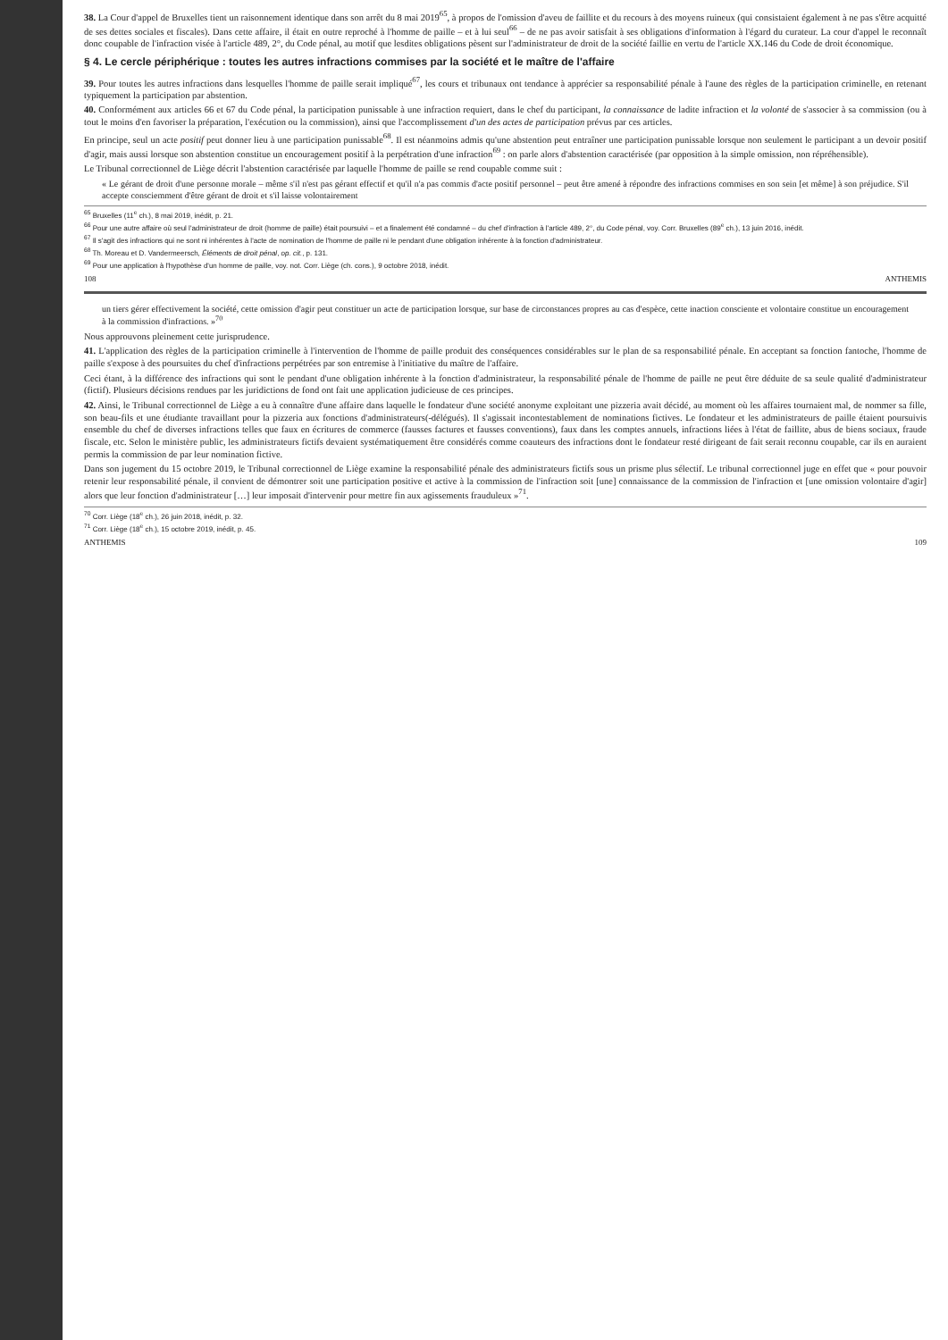38. La Cour d'appel de Bruxelles tient un raisonnement identique dans son arrêt du 8 mai 2019<sup>65</sup>, à propos de l'omission d'aveu de faillite et du recours à des moyens ruineux (qui consistaient également à ne pas s'être acquitté de ses dettes sociales et fiscales). Dans cette affaire, il était en outre reproché à l'homme de paille – et à lui seul<sup>66</sup> – de ne pas avoir satisfait à ses obligations d'information à l'égard du curateur. La cour d'appel le reconnaît donc coupable de l'infraction visée à l'article 489, 2°, du Code pénal, au motif que lesdites obligations pèsent sur l'administrateur de droit de la société faillie en vertu de l'article XX.146 du Code de droit économique.
§ 4. Le cercle périphérique : toutes les autres infractions commises par la société et le maître de l'affaire
39. Pour toutes les autres infractions dans lesquelles l'homme de paille serait impliqué<sup>67</sup>, les cours et tribunaux ont tendance à apprécier sa responsabilité pénale à l'aune des règles de la participation criminelle, en retenant typiquement la participation par abstention.
40. Conformément aux articles 66 et 67 du Code pénal, la participation punissable à une infraction requiert, dans le chef du participant, la connaissance de ladite infraction et la volonté de s'associer à sa commission (ou à tout le moins d'en favoriser la préparation, l'exécution ou la commission), ainsi que l'accomplissement d'un des actes de participation prévus par ces articles.
En principe, seul un acte positif peut donner lieu à une participation punissable<sup>68</sup>. Il est néanmoins admis qu'une abstention peut entraîner une participation punissable lorsque non seulement le participant a un devoir positif d'agir, mais aussi lorsque son abstention constitue un encouragement positif à la perpétration d'une infraction<sup>69</sup> : on parle alors d'abstention caractérisée (par opposition à la simple omission, non répréhensible).
Le Tribunal correctionnel de Liège décrit l'abstention caractérisée par laquelle l'homme de paille se rend coupable comme suit :
« Le gérant de droit d'une personne morale – même s'il n'est pas gérant effectif et qu'il n'a pas commis d'acte positif personnel – peut être amené à répondre des infractions commises en son sein [et même] à son préjudice. S'il accepte consciemment d'être gérant de droit et s'il laisse volontairement
<sup>65</sup> Bruxelles (11<sup>e</sup> ch.), 8 mai 2019, inédit, p. 21.
<sup>66</sup> Pour une autre affaire où seul l'administrateur de droit (homme de paille) était poursuivi – et a finalement été condamné – du chef d'infraction à l'article 489, 2°, du Code pénal, voy. Corr. Bruxelles (89<sup>e</sup> ch.), 13 juin 2016, inédit.
<sup>67</sup> Il s'agit des infractions qui ne sont ni inhérentes à l'acte de nomination de l'homme de paille ni le pendant d'une obligation inhérente à la fonction d'administrateur.
<sup>68</sup> Th. Moreau et D. Vandermeersch, Éléments de droit pénal, op. cit., p. 131.
<sup>69</sup> Pour une application à l'hypothèse d'un homme de paille, voy. not. Corr. Liège (ch. cons.), 9 octobre 2018, inédit.
108 ANTHEMIS
un tiers gérer effectivement la société, cette omission d'agir peut constituer un acte de participation lorsque, sur base de circonstances propres au cas d'espèce, cette inaction consciente et volontaire constitue un encouragement à la commission d'infractions. »<sup>70</sup>
Nous approuvons pleinement cette jurisprudence.
41. L'application des règles de la participation criminelle à l'intervention de l'homme de paille produit des conséquences considérables sur le plan de sa responsabilité pénale. En acceptant sa fonction fantoche, l'homme de paille s'expose à des poursuites du chef d'infractions perpétrées par son entremise à l'initiative du maître de l'affaire.
Ceci étant, à la différence des infractions qui sont le pendant d'une obligation inhérente à la fonction d'administrateur, la responsabilité pénale de l'homme de paille ne peut être déduite de sa seule qualité d'administrateur (fictif). Plusieurs décisions rendues par les juridictions de fond ont fait une application judicieuse de ces principes.
42. Ainsi, le Tribunal correctionnel de Liège a eu à connaître d'une affaire dans laquelle le fondateur d'une société anonyme exploitant une pizzeria avait décidé, au moment où les affaires tournaient mal, de nommer sa fille, son beau-fils et une étudiante travaillant pour la pizzeria aux fonctions d'administrateurs(-délégués). Il s'agissait incontestablement de nominations fictives. Le fondateur et les administrateurs de paille étaient poursuivis ensemble du chef de diverses infractions telles que faux en écritures de commerce (fausses factures et fausses conventions), faux dans les comptes annuels, infractions liées à l'état de faillite, abus de biens sociaux, fraude fiscale, etc. Selon le ministère public, les administrateurs fictifs devaient systématiquement être considérés comme coauteurs des infractions dont le fondateur resté dirigeant de fait serait reconnu coupable, car ils en auraient permis la commission de par leur nomination fictive.
Dans son jugement du 15 octobre 2019, le Tribunal correctionnel de Liège examine la responsabilité pénale des administrateurs fictifs sous un prisme plus sélectif. Le tribunal correctionnel juge en effet que « pour pouvoir retenir leur responsabilité pénale, il convient de démontrer soit une participation positive et active à la commission de l'infraction soit [une] connaissance de la commission de l'infraction et [une omission volontaire d'agir] alors que leur fonction d'administrateur […] leur imposait d'intervenir pour mettre fin aux agissements frauduleux »<sup>71</sup>.
<sup>70</sup> Corr. Liège (18<sup>e</sup> ch.), 26 juin 2018, inédit, p. 32.
<sup>71</sup> Corr. Liège (18<sup>e</sup> ch.), 15 octobre 2019, inédit, p. 45.
ANTHEMIS 109